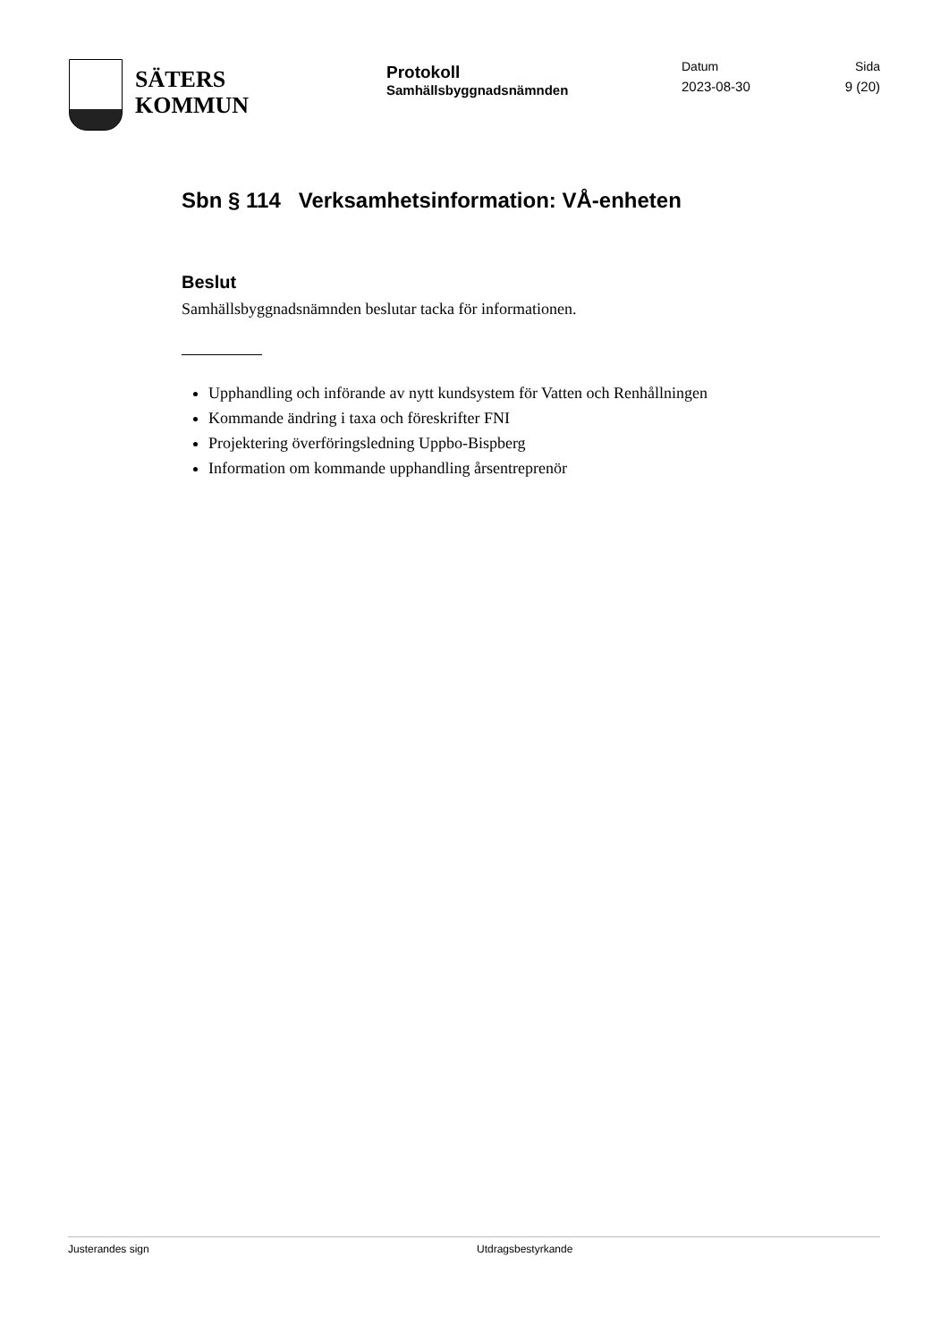SÄTERS
KOMMUN
Protokoll
Samhällsbyggnadsnämnden
Datum
2023-08-30
Sida
9 (20)
Sbn § 114 Verksamhetsinformation: VÅ-enheten
Beslut
Samhällsbyggnadsnämnden beslutar tacka för informationen.
Upphandling och införande av nytt kundsystem för Vatten och Renhållningen
Kommande ändring i taxa och föreskrifter FNI
Projektering överföringsledning Uppbo-Bispberg
Information om kommande upphandling årsentreprenör
Justerandes sign Utdragsbestyrkande